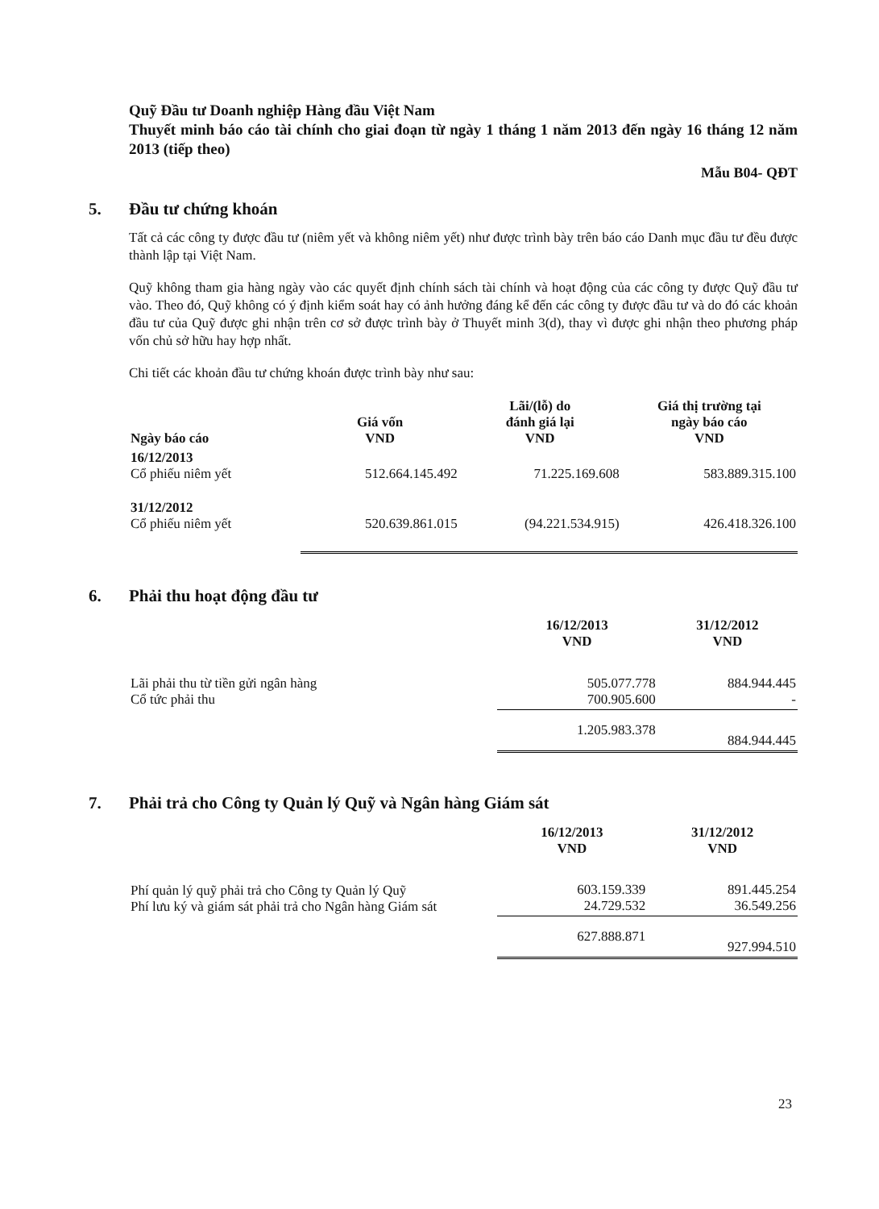Quỹ Đầu tư Doanh nghiệp Hàng đầu Việt Nam
Thuyết minh báo cáo tài chính cho giai đoạn từ ngày 1 tháng 1 năm 2013 đến ngày 16 tháng 12 năm 2013 (tiếp theo)
Mẫu B04- QĐT
5. Đầu tư chứng khoán
Tất cả các công ty được đầu tư (niêm yết và không niêm yết) như được trình bày trên báo cáo Danh mục đầu tư đều được thành lập tại Việt Nam.
Quỹ không tham gia hàng ngày vào các quyết định chính sách tài chính và hoạt động của các công ty được Quỹ đầu tư vào. Theo đó, Quỹ không có ý định kiểm soát hay có ảnh hưởng đáng kể đến các công ty được đầu tư và do đó các khoản đầu tư của Quỹ được ghi nhận trên cơ sở được trình bày ở Thuyết minh 3(d), thay vì được ghi nhận theo phương pháp vốn chủ sở hữu hay hợp nhất.
Chi tiết các khoản đầu tư chứng khoán được trình bày như sau:
| Ngày báo cáo | Giá vốn VND | Lãi/(lỗ) do đánh giá lại VND | Giá thị trường tại ngày báo cáo VND |
| --- | --- | --- | --- |
| 16/12/2013 Cổ phiếu niêm yết | 512.664.145.492 | 71.225.169.608 | 583.889.315.100 |
| 31/12/2012 Cổ phiếu niêm yết | 520.639.861.015 | (94.221.534.915) | 426.418.326.100 |
6. Phải thu hoạt động đầu tư
| | 16/12/2013 VND | 31/12/2012 VND |
| --- | --- | --- |
| Lãi phải thu từ tiền gửi ngân hàng Cổ tức phải thu | 505.077.778 700.905.600 | 884.944.445 - |
| | 1.205.983.378 | 884.944.445 |
7. Phải trả cho Công ty Quản lý Quỹ và Ngân hàng Giám sát
| | 16/12/2013 VND | 31/12/2012 VND |
| --- | --- | --- |
| Phí quản lý quỹ phải trả cho Công ty Quản lý Quỹ Phí lưu ký và giám sát phải trả cho Ngân hàng Giám sát | 603.159.339 24.729.532 | 891.445.254 36.549.256 |
| | 627.888.871 | 927.994.510 |
23